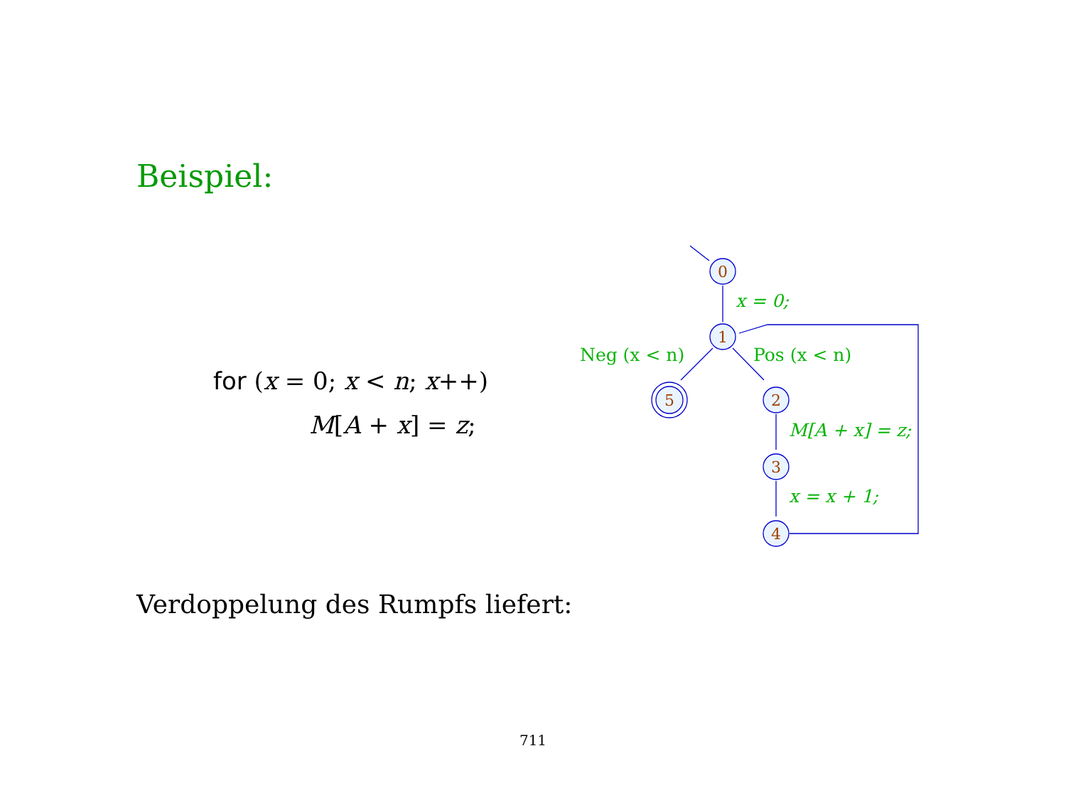Beispiel:
for (x = 0; x < n; x++)
M[A + x] = z;
0
1
5
2
3
4
x = 0;
Neg (x < n)
Pos (x < n)
M[A + x] = z;
x = x + 1;
Verdoppelung des Rumpfs liefert:
711